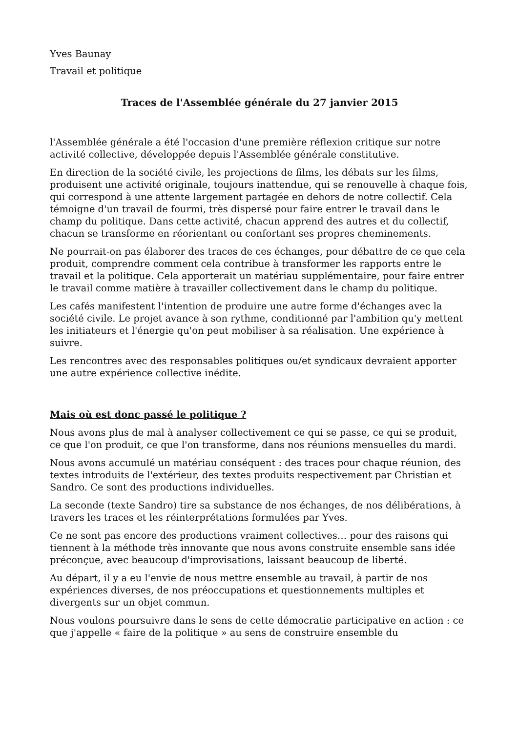Yves Baunay
Travail et politique
Traces de l'Assemblée générale du 27 janvier 2015
l'Assemblée générale a été l'occasion d'une première réflexion critique sur notre activité collective, développée depuis l'Assemblée générale constitutive.
En direction de la société civile, les projections de films, les débats sur les films, produisent une activité originale, toujours inattendue, qui se renouvelle à chaque fois, qui correspond à une attente largement partagée en dehors de notre collectif. Cela témoigne d'un travail de fourmi, très dispersé pour faire entrer le travail dans le champ du politique. Dans cette activité, chacun apprend des autres et du collectif, chacun se transforme en réorientant ou confortant ses propres cheminements.
Ne pourrait-on pas élaborer des traces de ces échanges, pour débattre de ce que cela produit, comprendre comment cela contribue à transformer les rapports entre le travail et la politique. Cela apporterait un matériau supplémentaire, pour faire entrer le travail comme matière à travailler collectivement dans le champ du politique.
Les cafés manifestent l'intention de produire une autre forme d'échanges avec la société civile. Le projet avance à son rythme, conditionné par l'ambition qu'y mettent les initiateurs et l'énergie qu'on peut mobiliser à sa réalisation. Une expérience à suivre.
Les rencontres avec des responsables politiques ou/et syndicaux devraient apporter une autre expérience collective inédite.
Mais où est donc passé le politique ?
Nous avons plus de mal à analyser collectivement ce qui se passe, ce qui se produit, ce que l'on produit, ce que l'on transforme, dans nos réunions mensuelles du mardi.
Nous avons accumulé un matériau conséquent : des traces pour chaque réunion, des textes introduits de l'extérieur, des textes produits respectivement par Christian et Sandro. Ce sont des productions individuelles.
La seconde (texte Sandro) tire sa substance de nos échanges, de nos délibérations, à travers les traces et les réinterprétations formulées par Yves.
Ce ne sont pas encore des productions vraiment collectives… pour des raisons qui tiennent à la méthode très innovante que nous avons construite ensemble sans idée préconçue, avec beaucoup d'improvisations, laissant beaucoup de liberté.
Au départ, il y a eu l'envie de nous mettre ensemble au travail, à partir de nos expériences diverses, de nos préoccupations et questionnements multiples et divergents sur un objet commun.
Nous voulons poursuivre dans le sens de cette démocratie participative en action : ce que j'appelle « faire de la politique » au sens de construire ensemble du